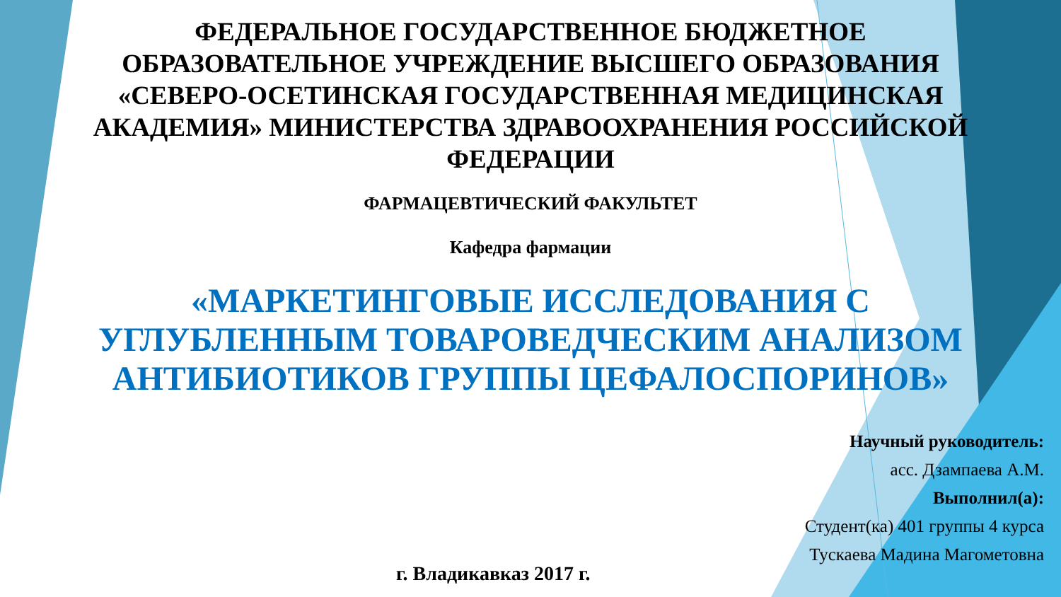ФЕДЕРАЛЬНОЕ ГОСУДАРСТВЕННОЕ БЮДЖЕТНОЕ
ОБРАЗОВАТЕЛЬНОЕ УЧРЕЖДЕНИЕ ВЫСШЕГО ОБРАЗОВАНИЯ
«СЕВЕРО-ОСЕТИНСКАЯ ГОСУДАРСТВЕННАЯ МЕДИЦИНСКАЯ
АКАДЕМИЯ» МИНИСТЕРСТВА ЗДРАВООХРАНЕНИЯ РОССИЙСКОЙ
ФЕДЕРАЦИИ
ФАРМАЦЕВТИЧЕСКИЙ ФАКУЛЬТЕТ
Кафедра фармации
«МАРКЕТИНГОВЫЕ ИССЛЕДОВАНИЯ С
УГЛУБЛЕННЫМ ТОВАРОВЕДЧЕСКИМ АНАЛИЗОМ
АНТИБИОТИКОВ ГРУППЫ ЦЕФАЛОСПОРИНОВ»
Научный руководитель:
асс. Дзампаева А.М.
Выполнил(а):
Студент(ка) 401 группы 4 курса
Тускаева Мадина Магометовна
г. Владикавказ 2017 г.